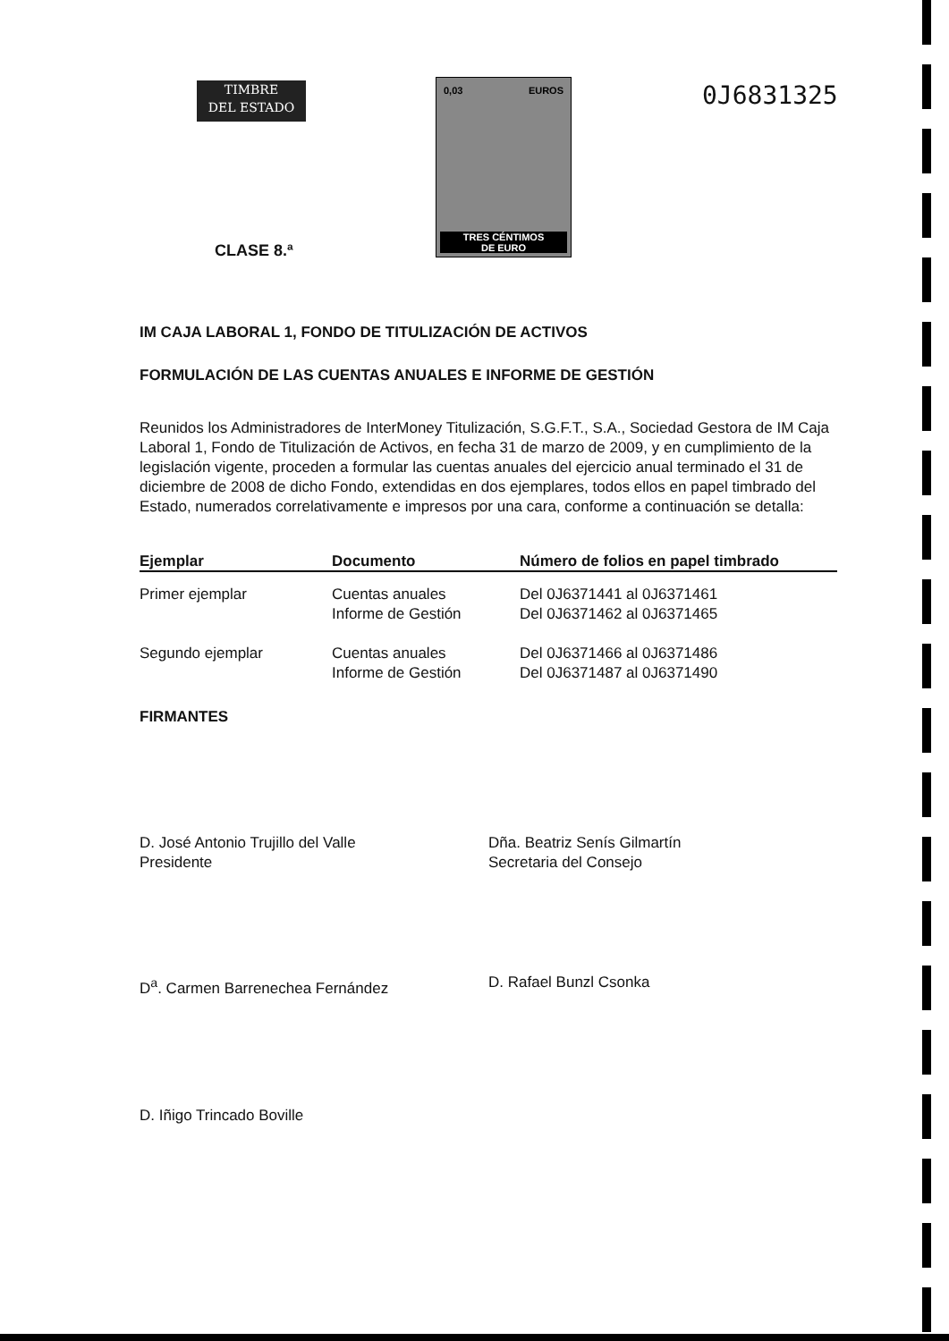TIMBRE
DEL ESTADO
CLASE 8.ª
0,03 EUROS
TRES CÉNTIMOS
DE EURO
0J6831325
IM CAJA LABORAL 1, FONDO DE TITULIZACIÓN DE ACTIVOS
FORMULACIÓN DE LAS CUENTAS ANUALES E INFORME DE GESTIÓN
Reunidos los Administradores de InterMoney Titulización, S.G.F.T., S.A., Sociedad Gestora de IM Caja Laboral 1, Fondo de Titulización de Activos, en fecha 31 de marzo de 2009, y en cumplimiento de la legislación vigente, proceden a formular las cuentas anuales del ejercicio anual terminado el 31 de diciembre de 2008 de dicho Fondo, extendidas en dos ejemplares, todos ellos en papel timbrado del Estado, numerados correlativamente e impresos por una cara, conforme a continuación se detalla:
| Ejemplar | Documento | Número de folios en papel timbrado |
| --- | --- | --- |
| Primer ejemplar | Cuentas anuales Informe de Gestión | Del 0J6371441 al 0J6371461 Del 0J6371462 al 0J6371465 |
| Segundo ejemplar | Cuentas anuales Informe de Gestión | Del 0J6371466 al 0J6371486 Del 0J6371487 al 0J6371490 |
FIRMANTES
D. José Antonio Trujillo del Valle
Presidente
Dña. Beatriz Senís Gilmartín
Secretaria del Consejo
D<sup>a</sup>. Carmen Barrenechea Fernández D. Rafael Bunzl Csonka
D. Iñigo Trincado Boville